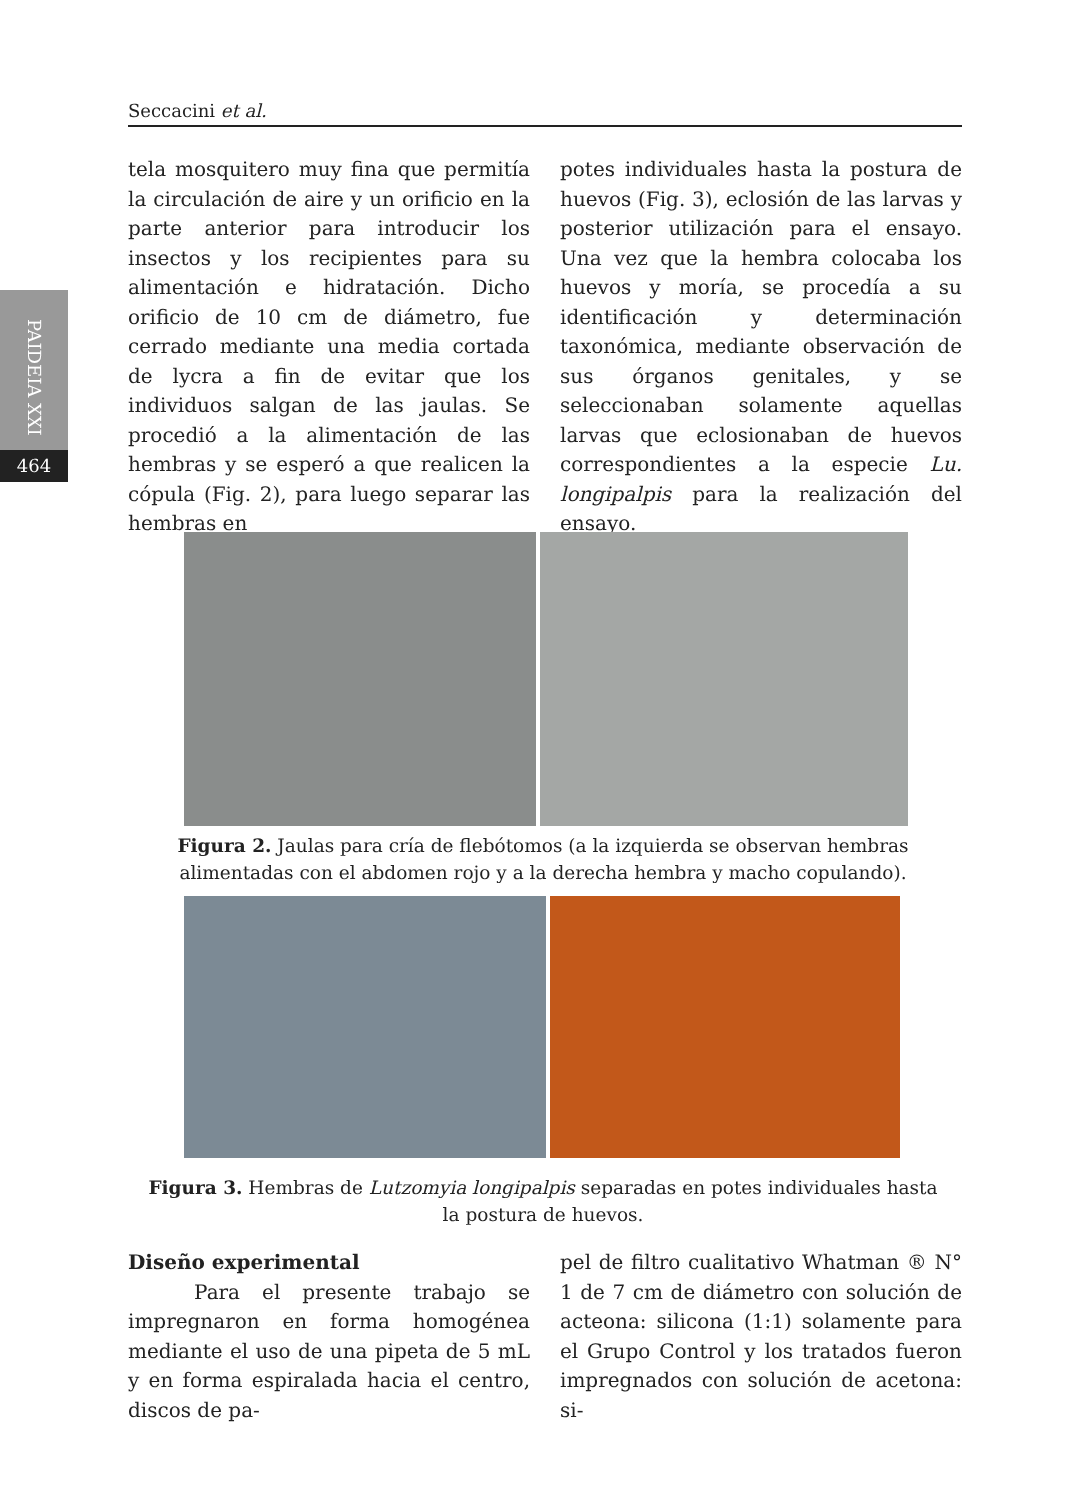Seccacini et al.
PAIDEIA XXI
464
tela mosquitero muy fina que permitía la circulación de aire y un orificio en la parte anterior para introducir los insectos y los recipientes para su alimentación e hidratación. Dicho orificio de 10 cm de diámetro, fue cerrado mediante una media cortada de lycra a fin de evitar que los individuos salgan de las jaulas. Se procedió a la alimentación de las hembras y se esperó a que realicen la cópula (Fig. 2), para luego separar las hembras en
potes individuales hasta la postura de huevos (Fig. 3), eclosión de las larvas y posterior utilización para el ensayo. Una vez que la hembra colocaba los huevos y moría, se procedía a su identificación y determinación taxonómica, mediante observación de sus órganos genitales, y se seleccionaban solamente aquellas larvas que eclosionaban de huevos correspondientes a la especie Lu. longipalpis para la realización del ensayo.
Figura 2. Jaulas para cría de flebótomos (a la izquierda se observan hembras alimentadas con el abdomen rojo y a la derecha hembra y macho copulando).
Figura 3. Hembras de Lutzomyia longipalpis separadas en potes individuales hasta la postura de huevos.
Diseño experimental
Para el presente trabajo se impregnaron en forma homogénea mediante el uso de una pipeta de 5 mL y en forma espiralada hacia el centro, discos de pa-
pel de filtro cualitativo Whatman ® N° 1 de 7 cm de diámetro con solución de acteona: silicona (1:1) solamente para el Grupo Control y los tratados fueron impregnados con solución de acetona: si-